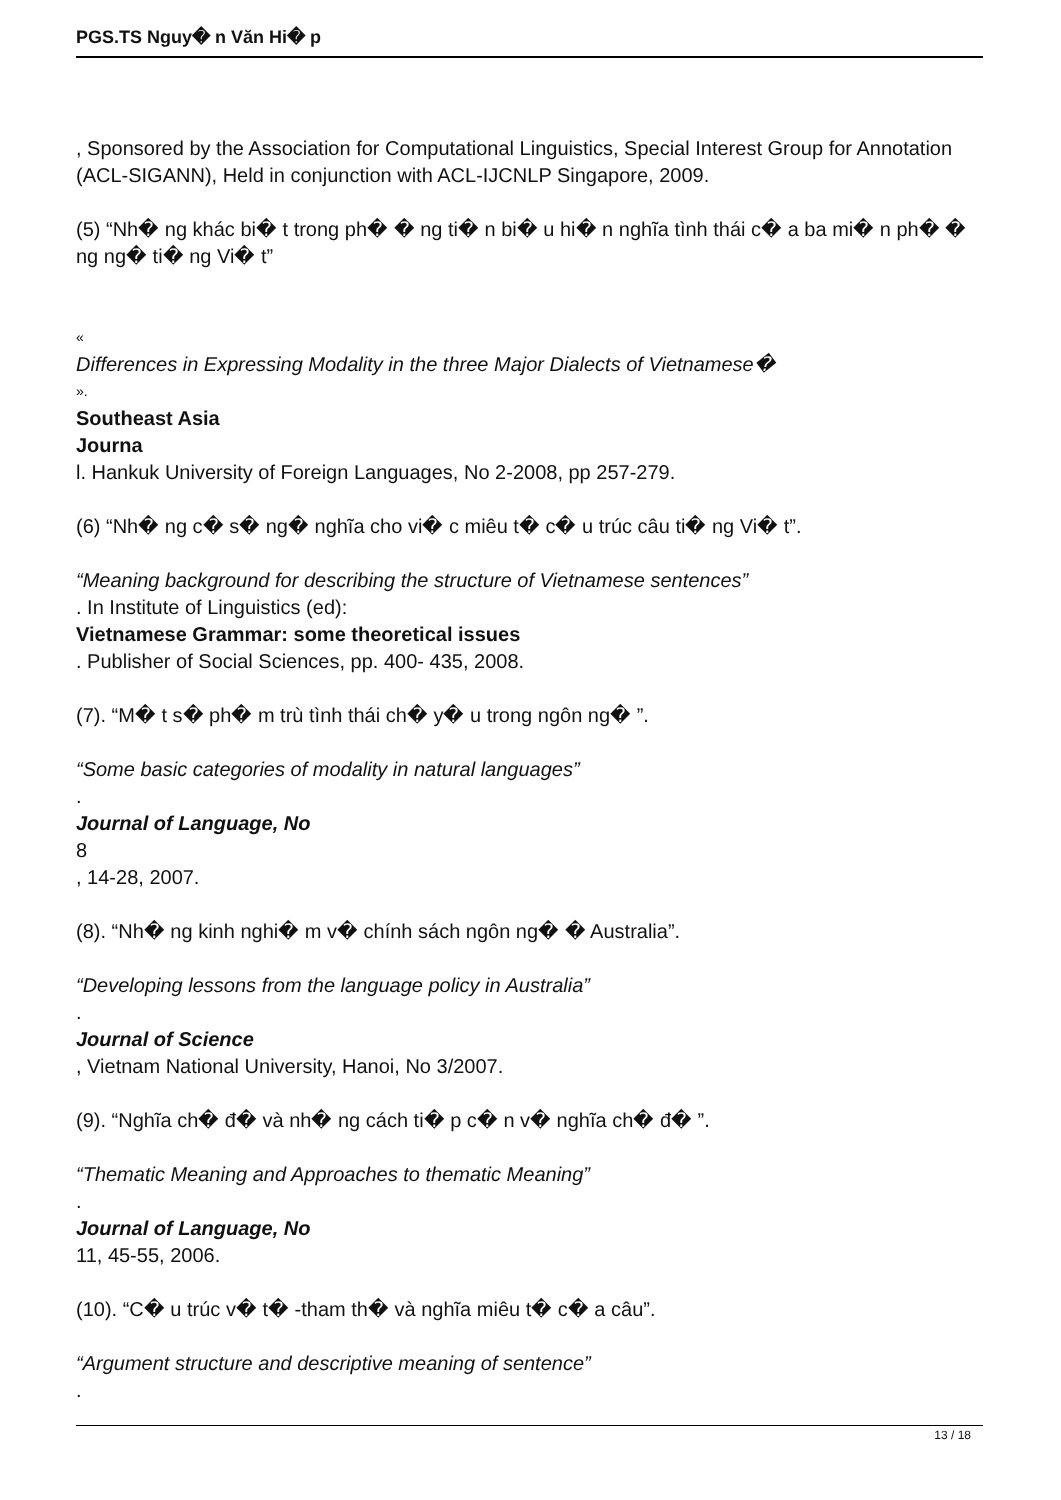PGS.TS Nguy� n Văn Hi� p
, Sponsored by the Association for Computational Linguistics, Special Interest Group for Annotation (ACL-SIGANN), Held in conjunction with ACL-IJCNLP Singapore, 2009.
(5) “Nh� ng khác bi� t trong ph� � ng ti� n bi� u hi� n nghĩa tình thái c� a ba mi� n ph� � ng ng� ti� ng Vi� t”
«
Differences in Expressing Modality in the three Major Dialects of Vietnamese�
».
Southeast Asia
Journa
l. Hankuk University of Foreign Languages, No 2-2008, pp 257-279.
(6) “Nh� ng c� s� ng� nghĩa cho vi� c miêu t� c� u trúc câu ti� ng Vi� t”.
“Meaning background for describing the structure of Vietnamese sentences”
. In Institute of Linguistics (ed):
Vietnamese Grammar: some theoretical issues
. Publisher of Social Sciences, pp. 400- 435, 2008.
(7). “M� t s� ph� m trù tình thái ch� y� u trong ngôn ng� ”.
“Some basic categories of modality in natural languages”
.
Journal of Language, No
8
, 14-28, 2007.
(8). “Nh� ng kinh nghi� m v� chính sách ngôn ng� � Australia”.
“Developing lessons from the language policy in Australia”
.
Journal of Science
, Vietnam National University, Hanoi, No 3/2007.
(9). “Nghĩa ch� đ� và nh� ng cách ti� p c� n v� nghĩa ch� đ� ”.
“Thematic Meaning and Approaches to thematic Meaning”
.
Journal of Language, No
11, 45-55, 2006.
(10). “C� u trúc v� t� -tham th� và nghĩa miêu t� c� a câu”.
“Argument structure and descriptive meaning of sentence”
.
13 / 18